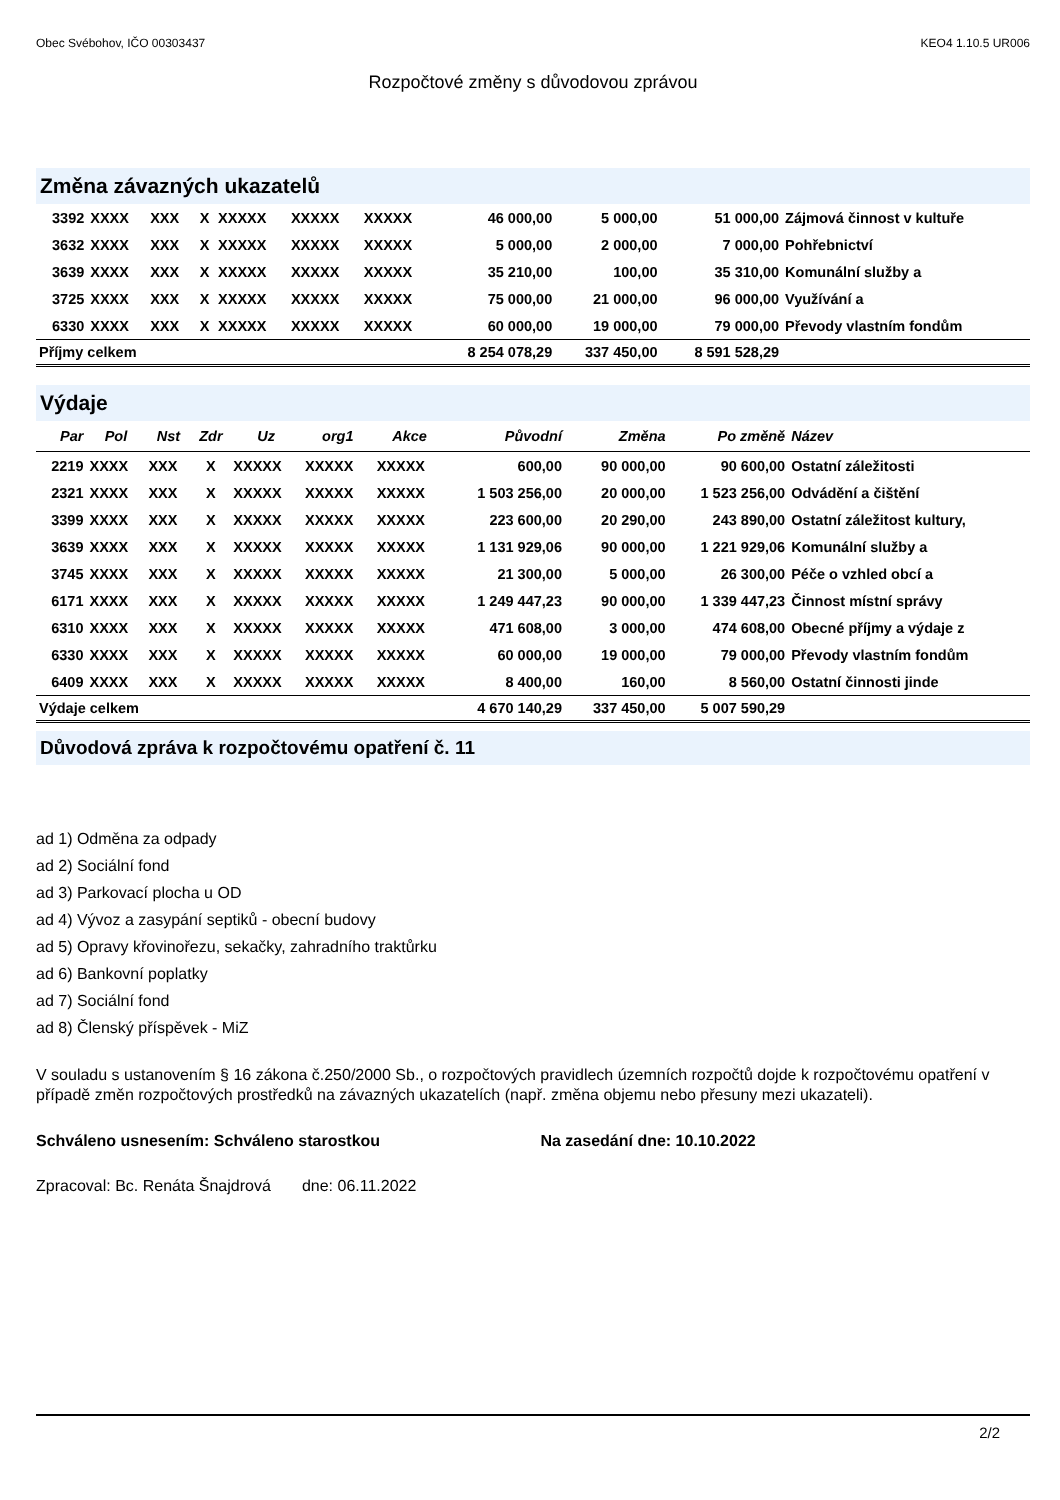Obec Svébohov, IČO 00303437 KEO4 1.10.5 UR006
Rozpočtové změny s důvodovou zprávou
Změna závazných ukazatelů
| 3392 | XXXX | XXX | X | XXXXX | XXXXX | XXXXX | 46 000,00 | 5 000,00 | 51 000,00 | Zájmová činnost v kultuře |
| 3632 | XXXX | XXX | X | XXXXX | XXXXX | XXXXX | 5 000,00 | 2 000,00 | 7 000,00 | Pohřebnictví |
| 3639 | XXXX | XXX | X | XXXXX | XXXXX | XXXXX | 35 210,00 | 100,00 | 35 310,00 | Komunální služby a |
| 3725 | XXXX | XXX | X | XXXXX | XXXXX | XXXXX | 75 000,00 | 21 000,00 | 96 000,00 | Využívání a |
| 6330 | XXXX | XXX | X | XXXXX | XXXXX | XXXXX | 60 000,00 | 19 000,00 | 79 000,00 | Převody vlastním fondům |
| Příjmy celkem | | | | | | | 8 254 078,29 | 337 450,00 | 8 591 528,29 | |
Výdaje
| Par | Pol | Nst | Zdr | Uz | org1 | Akce | Původní | Změna | Po změně | Název |
| --- | --- | --- | --- | --- | --- | --- | --- | --- | --- | --- |
| 2219 | XXXX | XXX | X | XXXXX | XXXXX | XXXXX | 600,00 | 90 000,00 | 90 600,00 | Ostatní záležitosti |
| 2321 | XXXX | XXX | X | XXXXX | XXXXX | XXXXX | 1 503 256,00 | 20 000,00 | 1 523 256,00 | Odvádění a čištění |
| 3399 | XXXX | XXX | X | XXXXX | XXXXX | XXXXX | 223 600,00 | 20 290,00 | 243 890,00 | Ostatní záležitost kultury, |
| 3639 | XXXX | XXX | X | XXXXX | XXXXX | XXXXX | 1 131 929,06 | 90 000,00 | 1 221 929,06 | Komunální služby a |
| 3745 | XXXX | XXX | X | XXXXX | XXXXX | XXXXX | 21 300,00 | 5 000,00 | 26 300,00 | Péče o vzhled obcí a |
| 6171 | XXXX | XXX | X | XXXXX | XXXXX | XXXXX | 1 249 447,23 | 90 000,00 | 1 339 447,23 | Činnost místní správy |
| 6310 | XXXX | XXX | X | XXXXX | XXXXX | XXXXX | 471 608,00 | 3 000,00 | 474 608,00 | Obecné příjmy a výdaje z |
| 6330 | XXXX | XXX | X | XXXXX | XXXXX | XXXXX | 60 000,00 | 19 000,00 | 79 000,00 | Převody vlastním fondům |
| 6409 | XXXX | XXX | X | XXXXX | XXXXX | XXXXX | 8 400,00 | 160,00 | 8 560,00 | Ostatní činnosti jinde |
| Výdaje celkem | | | | | | | 4 670 140,29 | 337 450,00 | 5 007 590,29 | |
Důvodová zpráva k rozpočtovému opatření č. 11
ad 1) Odměna za odpady
ad 2) Sociální fond
ad 3) Parkovací plocha u OD
ad 4) Vývoz a zasypání septiků - obecní budovy
ad 5) Opravy křovinořezu, sekačky, zahradního traktůrku
ad 6) Bankovní poplatky
ad 7) Sociální fond
ad 8) Členský příspěvek - MiZ
V souladu s ustanovením § 16 zákona č.250/2000 Sb., o rozpočtových pravidlech územních rozpočtů dojde k rozpočtovému opatření v případě změn rozpočtových prostředků na závazných ukazatelích (např. změna objemu nebo přesuny mezi ukazateli).
Schváleno usnesením: Schváleno starostkou Na zasedání dne: 10.10.2022
Zpracoval: Bc. Renáta Šnajdrová dne: 06.11.2022
2/2